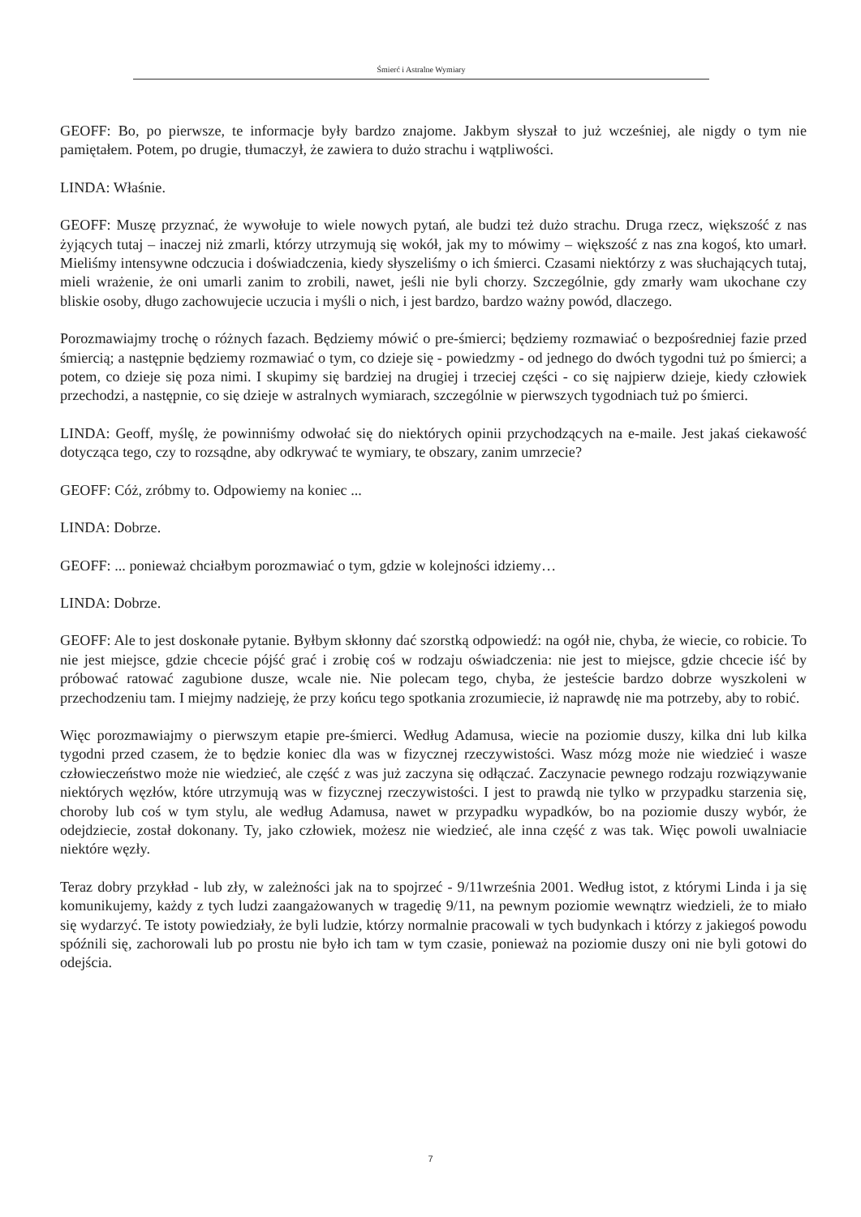Śmierć i Astralne Wymiary
GEOFF: Bo, po pierwsze, te informacje były bardzo znajome. Jakbym słyszał to już wcześniej, ale nigdy o tym nie pamiętałem. Potem, po drugie, tłumaczył, że zawiera to dużo strachu i wątpliwości.
LINDA: Właśnie.
GEOFF: Muszę przyznać, że wywołuje to wiele nowych pytań, ale budzi też dużo strachu. Druga rzecz, większość z nas żyjących tutaj – inaczej niż zmarli, którzy utrzymują się wokół, jak my to mówimy – większość z nas zna kogoś, kto umarł. Mieliśmy intensywne odczucia i doświadczenia, kiedy słyszeliśmy o ich śmierci. Czasami niektórzy z was słuchających tutaj, mieli wrażenie, że oni umarli zanim to zrobili, nawet, jeśli nie byli chorzy. Szczególnie, gdy zmarły wam ukochane czy bliskie osoby, długo zachowujecie uczucia i myśli o nich, i jest bardzo, bardzo ważny powód, dlaczego.
Porozmawiajmy trochę o różnych fazach. Będziemy mówić o pre-śmierci; będziemy rozmawiać o bezpośredniej fazie przed śmiercią; a następnie będziemy rozmawiać o tym, co dzieje się - powiedzmy - od jednego do dwóch tygodni tuż po śmierci; a potem, co dzieje się poza nimi. I skupimy się bardziej na drugiej i trzeciej części - co się najpierw dzieje, kiedy człowiek przechodzi, a następnie, co się dzieje w astralnych wymiarach, szczególnie w pierwszych tygodniach tuż po śmierci.
LINDA: Geoff, myślę, że powinniśmy odwołać się do niektórych opinii przychodzących na e-maile. Jest jakaś ciekawość dotycząca tego, czy to rozsądne, aby odkrywać te wymiary, te obszary, zanim umrzecie?
GEOFF: Cóż, zróbmy to. Odpowiemy na koniec ...
LINDA: Dobrze.
GEOFF: ... ponieważ chciałbym porozmawiać o tym, gdzie w kolejności idziemy…
LINDA: Dobrze.
GEOFF: Ale to jest doskonałe pytanie. Byłbym skłonny dać szorstką odpowiedź: na ogół nie, chyba, że wiecie, co robicie. To nie jest miejsce, gdzie chcecie pójść grać i zrobię coś w rodzaju oświadczenia: nie jest to miejsce, gdzie chcecie iść by próbować ratować zagubione dusze, wcale nie. Nie polecam tego, chyba, że jesteście bardzo dobrze wyszkoleni w przechodzeniu tam. I miejmy nadzieję, że przy końcu tego spotkania zrozumiecie, iż naprawdę nie ma potrzeby, aby to robić.
Więc porozmawiajmy o pierwszym etapie pre-śmierci. Według Adamusa, wiecie na poziomie duszy, kilka dni lub kilka tygodni przed czasem, że to będzie koniec dla was w fizycznej rzeczywistości. Wasz mózg może nie wiedzieć i wasze człowieczeństwo może nie wiedzieć, ale część z was już zaczyna się odłączać. Zaczynacie pewnego rodzaju rozwiązywanie niektórych węzłów, które utrzymują was w fizycznej rzeczywistości. I jest to prawdą nie tylko w przypadku starzenia się, choroby lub coś w tym stylu, ale według Adamusa, nawet w przypadku wypadków, bo na poziomie duszy wybór, że odejdziecie, został dokonany. Ty, jako człowiek, możesz nie wiedzieć, ale inna część z was tak. Więc powoli uwalniacie niektóre węzły.
Teraz dobry przykład - lub zły, w zależności jak na to spojrzeć - 9/11września 2001. Według istot, z którymi Linda i ja się komunikujemy, każdy z tych ludzi zaangażowanych w tragedię 9/11, na pewnym poziomie wewnątrz wiedzieli, że to miało się wydarzyć. Te istoty powiedziały, że byli ludzie, którzy normalnie pracowali w tych budynkach i którzy z jakiegoś powodu spóźnili się, zachorowali lub po prostu nie było ich tam w tym czasie, ponieważ na poziomie duszy oni nie byli gotowi do odejścia.
7